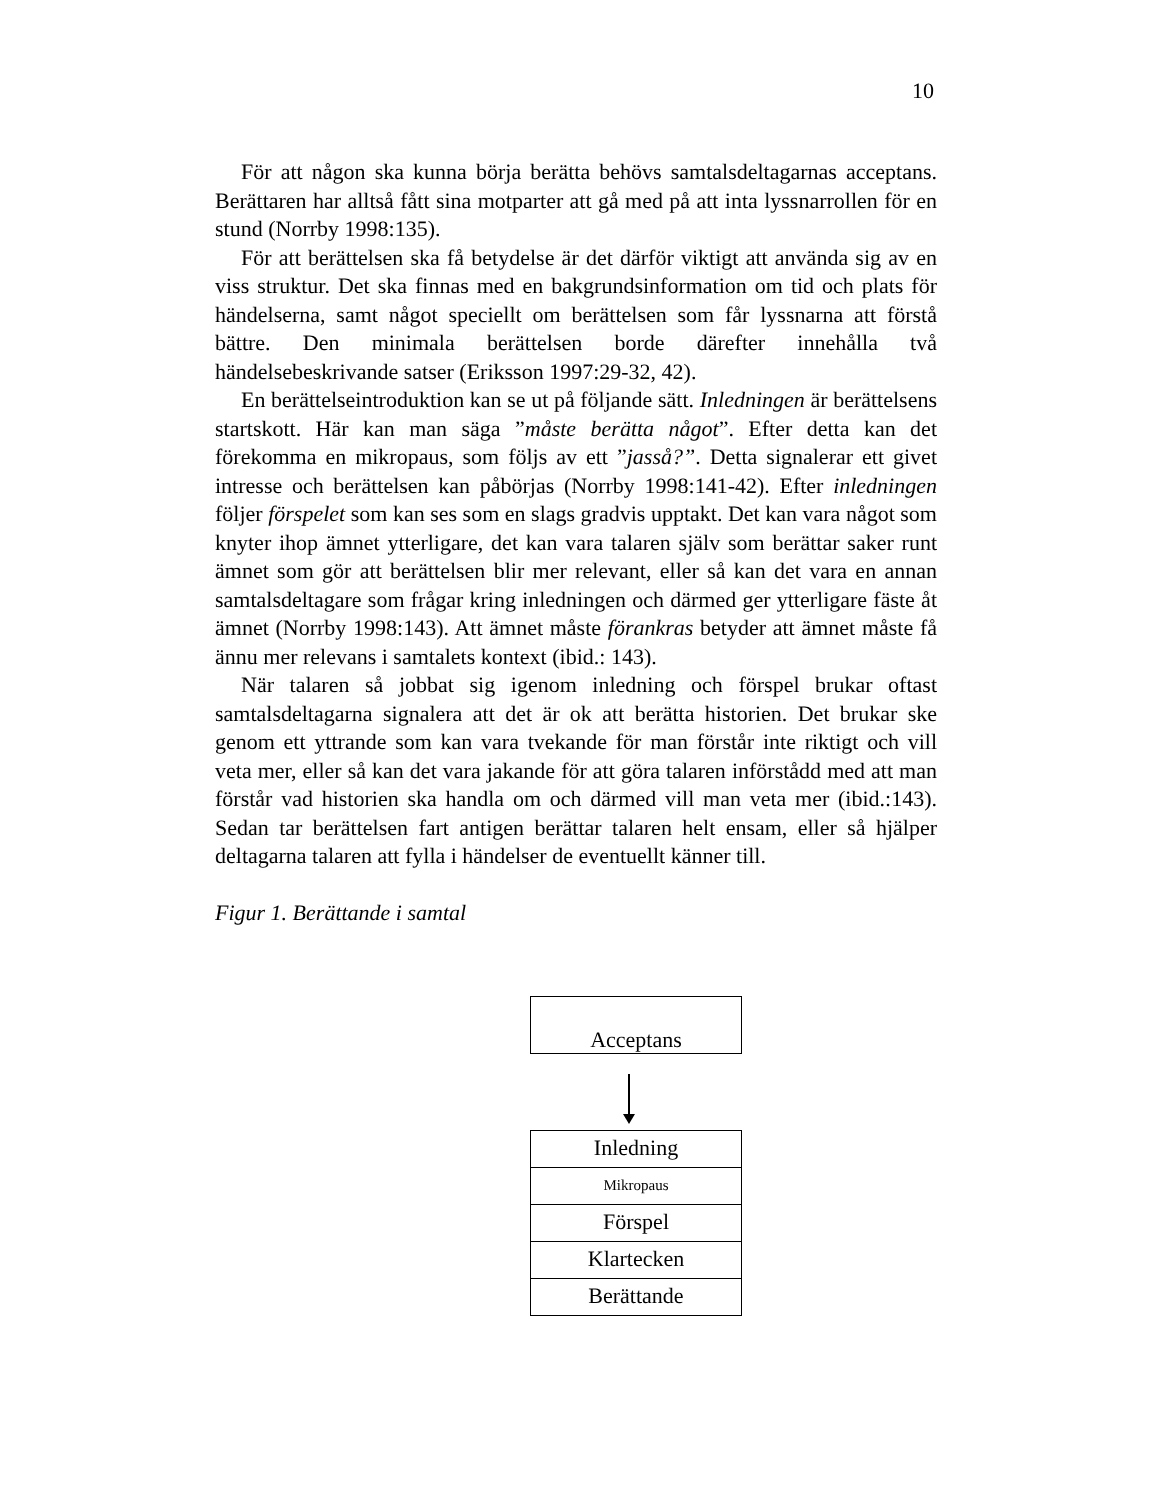10
För att någon ska kunna börja berätta behövs samtalsdeltagarnas acceptans. Berättaren har alltså fått sina motparter att gå med på att inta lyssnarrollen för en stund (Norrby 1998:135).
För att berättelsen ska få betydelse är det därför viktigt att använda sig av en viss struktur. Det ska finnas med en bakgrundsinformation om tid och plats för händelserna, samt något speciellt om berättelsen som får lyssnarna att förstå bättre. Den minimala berättelsen borde därefter innehålla två händelsebeskrivande satser (Eriksson 1997:29-32, 42).
En berättelseintroduktion kan se ut på följande sätt. Inledningen är berättelsens startskott. Här kan man säga ”måste berätta något”. Efter detta kan det förekomma en mikropaus, som följs av ett ”jasså?”. Detta signalerar ett givet intresse och berättelsen kan påbörjas (Norrby 1998:141-42). Efter inledningen följer förspelet som kan ses som en slags gradvis upptakt. Det kan vara något som knyter ihop ämnet ytterligare, det kan vara talaren själv som berättar saker runt ämnet som gör att berättelsen blir mer relevant, eller så kan det vara en annan samtalsdeltagare som frågar kring inledningen och därmed ger ytterligare fäste åt ämnet (Norrby 1998:143). Att ämnet måste förankras betyder att ämnet måste få ännu mer relevans i samtalets kontext (ibid.: 143).
När talaren så jobbat sig igenom inledning och förspel brukar oftast samtalsdeltagarna signalera att det är ok att berätta historien. Det brukar ske genom ett yttrande som kan vara tvekande för man förstår inte riktigt och vill veta mer, eller så kan det vara jakande för att göra talaren införstådd med att man förstår vad historien ska handla om och därmed vill man veta mer (ibid.:143). Sedan tar berättelsen fart antigen berättar talaren helt ensam, eller så hjälper deltagarna talaren att fylla i händelser de eventuellt känner till.
Figur 1. Berättande i samtal
Acceptans
Inledning
Mikropaus
Förspel
Klartecken
Berättande